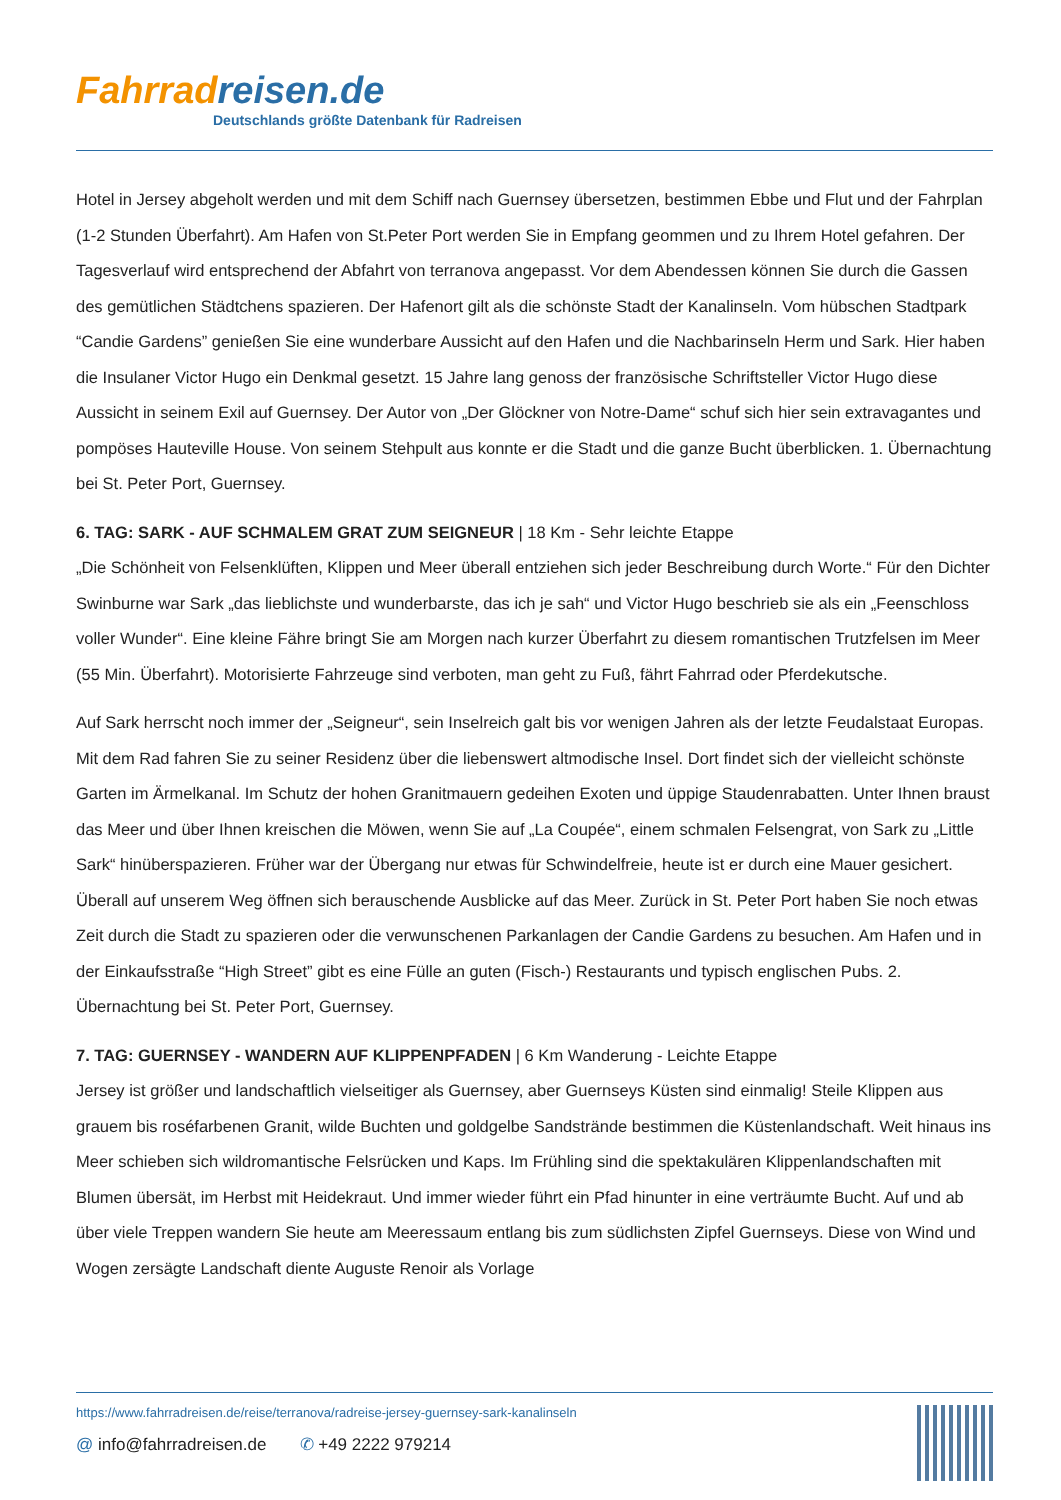Fahrrad reisen.de
Deutschlands größte Datenbank für Radreisen
Hotel in Jersey abgeholt werden und mit dem Schiff nach Guernsey übersetzen, bestimmen Ebbe und Flut und der Fahrplan (1-2 Stunden Überfahrt). Am Hafen von St.Peter Port werden Sie in Empfang geommen und zu Ihrem Hotel gefahren. Der Tagesverlauf wird entsprechend der Abfahrt von terranova angepasst. Vor dem Abendessen können Sie durch die Gassen des gemütlichen Städtchens spazieren. Der Hafenort gilt als die schönste Stadt der Kanalinseln. Vom hübschen Stadtpark “Candie Gardens” genießen Sie eine wunderbare Aussicht auf den Hafen und die Nachbarinseln Herm und Sark. Hier haben die Insulaner Victor Hugo ein Denkmal gesetzt. 15 Jahre lang genoss der französische Schriftsteller Victor Hugo diese Aussicht in seinem Exil auf Guernsey. Der Autor von „Der Glöckner von Notre-Dame“ schuf sich hier sein extravagantes und pompöses Hauteville House. Von seinem Stehpult aus konnte er die Stadt und die ganze Bucht überblicken. 1. Übernachtung bei St. Peter Port, Guernsey.
6. TAG: SARK - AUF SCHMALEM GRAT ZUM SEIGNEUR | 18 Km - Sehr leichte Etappe
„Die Schönheit von Felsenklüften, Klippen und Meer überall entziehen sich jeder Beschreibung durch Worte.“ Für den Dichter Swinburne war Sark „das lieblichste und wunderbarste, das ich je sah“ und Victor Hugo beschrieb sie als ein „Feenschloss voller Wunder“. Eine kleine Fähre bringt Sie am Morgen nach kurzer Überfahrt zu diesem romantischen Trutzfelsen im Meer (55 Min. Überfahrt). Motorisierte Fahrzeuge sind verboten, man geht zu Fuß, fährt Fahrrad oder Pferdekutsche.
Auf Sark herrscht noch immer der „Seigneur“, sein Inselreich galt bis vor wenigen Jahren als der letzte Feudalstaat Europas. Mit dem Rad fahren Sie zu seiner Residenz über die liebenswert altmodische Insel. Dort findet sich der vielleicht schönste Garten im Ärmelkanal. Im Schutz der hohen Granitmauern gedeihen Exoten und üppige Staudenrabatten. Unter Ihnen braust das Meer und über Ihnen kreischen die Möwen, wenn Sie auf „La Coupée“, einem schmalen Felsengrat, von Sark zu „Little Sark“ hinüberspazieren. Früher war der Übergang nur etwas für Schwindelfreie, heute ist er durch eine Mauer gesichert. Überall auf unserem Weg öffnen sich berauschende Ausblicke auf das Meer. Zurück in St. Peter Port haben Sie noch etwas Zeit durch die Stadt zu spazieren oder die verwunschenen Parkanlagen der Candie Gardens zu besuchen. Am Hafen und in der Einkaufsstraße “High Street” gibt es eine Fülle an guten (Fisch-) Restaurants und typisch englischen Pubs. 2. Übernachtung bei St. Peter Port, Guernsey.
7. TAG: GUERNSEY - WANDERN AUF KLIPPENPFADEN | 6 Km Wanderung - Leichte Etappe
Jersey ist größer und landschaftlich vielseitiger als Guernsey, aber Guernseys Küsten sind einmalig! Steile Klippen aus grauem bis roséfarbenen Granit, wilde Buchten und goldgelbe Sandstrände bestimmen die Küstenlandschaft. Weit hinaus ins Meer schieben sich wildromantische Felsrücken und Kaps. Im Frühling sind die spektakulären Klippenlandschaften mit Blumen übersät, im Herbst mit Heidekraut. Und immer wieder führt ein Pfad hinunter in eine verträumte Bucht. Auf und ab über viele Treppen wandern Sie heute am Meeressaum entlang bis zum südlichsten Zipfel Guernseys. Diese von Wind und Wogen zersägte Landschaft diente Auguste Renoir als Vorlage
https://www.fahrradreisen.de/reise/terranova/radreise-jersey-guernsey-sark-kanalinseln
@ info@fahrradreisen.de ✆ +49 2222 979214